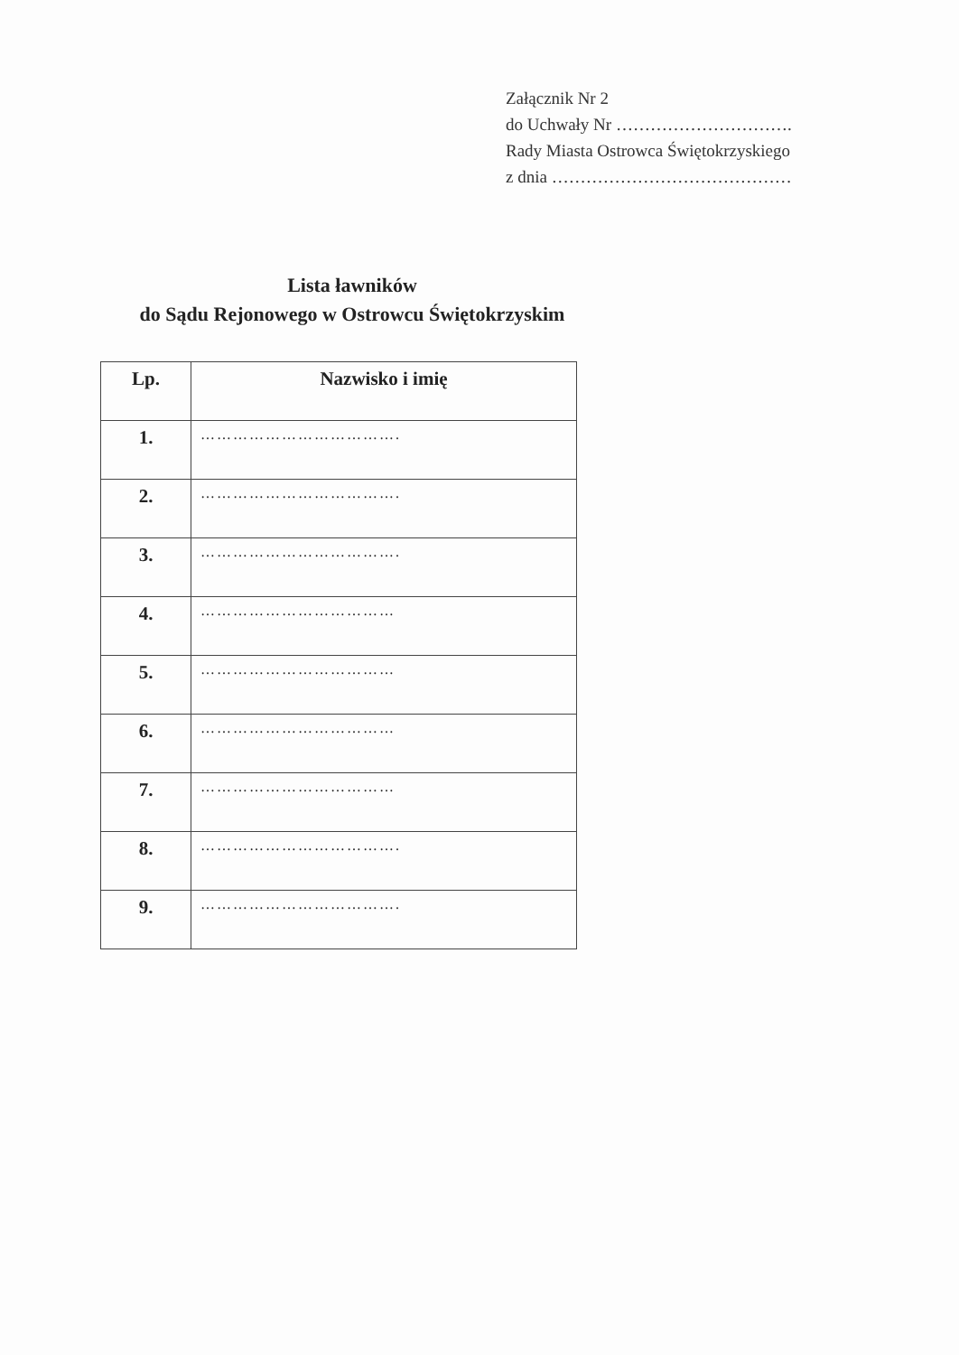Załącznik Nr 2
do Uchwały Nr ………………………….
Rady Miasta Ostrowca Świętokrzyskiego
z dnia ……………………………………
Lista ławników
do Sądu Rejonowego w Ostrowcu Świętokrzyskim
| Lp. | Nazwisko i imię |
| --- | --- |
| 1. | ………………………………. |
| 2. | ………………………………. |
| 3. | ………………………………. |
| 4. | ……………………………… |
| 5. | ……………………………… |
| 6. | ……………………………… |
| 7. | ……………………………… |
| 8. | ………………………………. |
| 9. | ………………………………. |